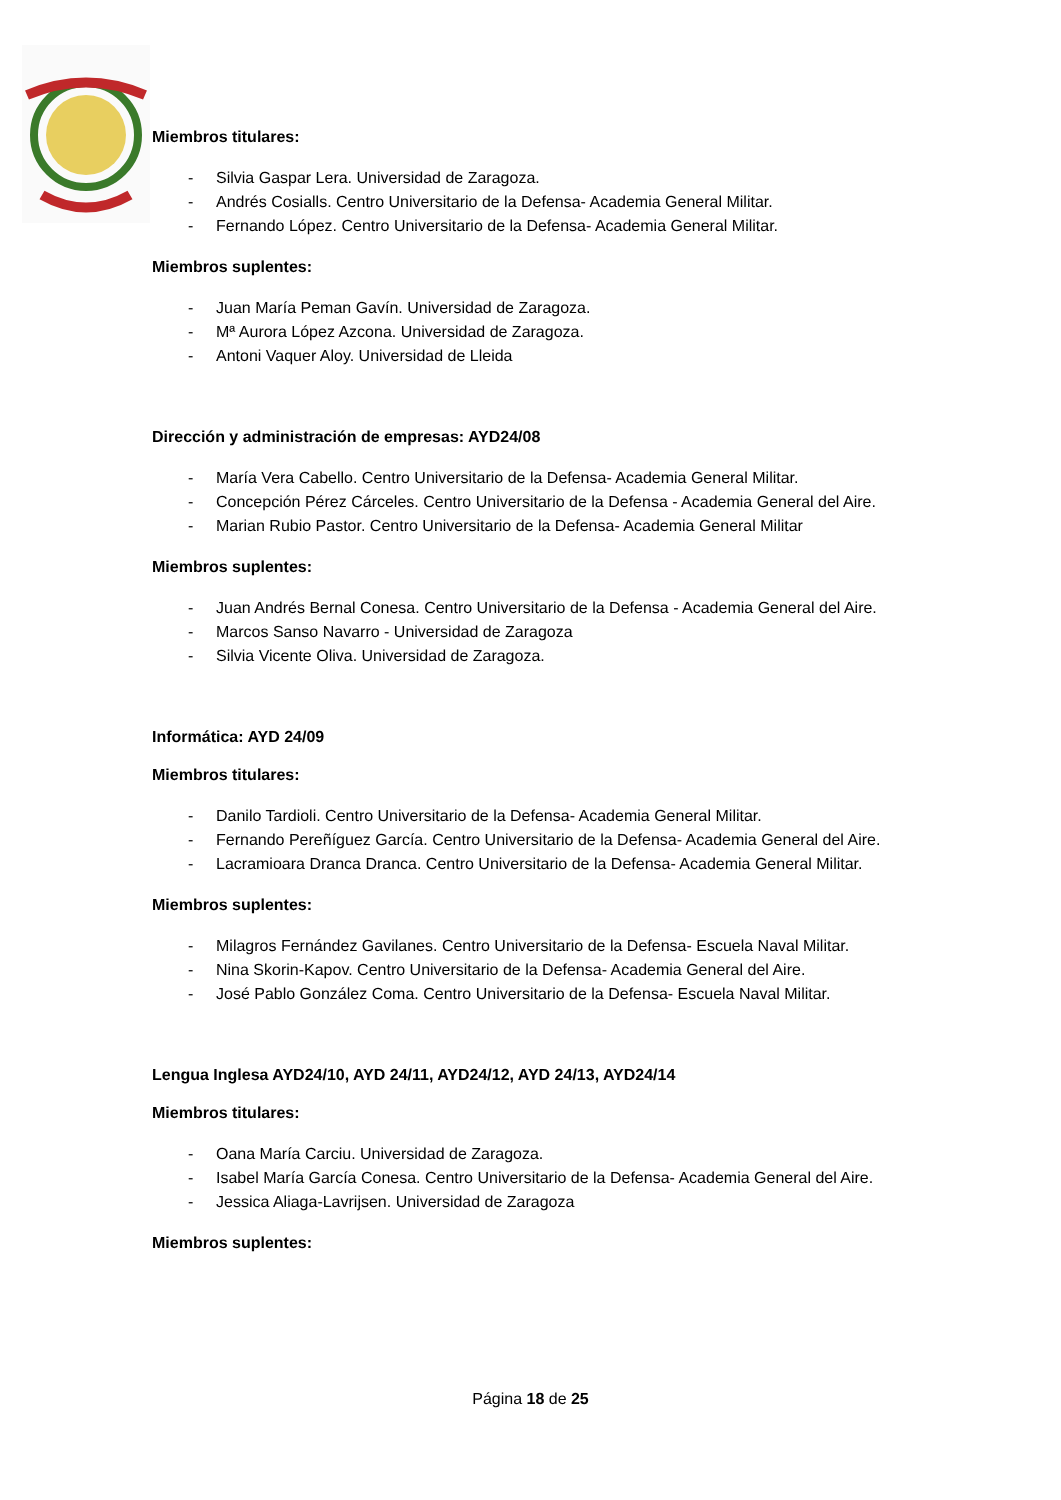Miembros titulares:
- Silvia Gaspar Lera. Universidad de Zaragoza.
- Andrés Cosialls. Centro Universitario de la Defensa- Academia General Militar.
- Fernando López. Centro Universitario de la Defensa- Academia General Militar.
Miembros suplentes:
- Juan María Peman Gavín. Universidad de Zaragoza.
- Mª Aurora López Azcona. Universidad de Zaragoza.
- Antoni Vaquer Aloy. Universidad de Lleida
Dirección y administración de empresas: AYD24/08
- María Vera Cabello. Centro Universitario de la Defensa- Academia General Militar.
- Concepción Pérez Cárceles. Centro Universitario de la Defensa - Academia General del Aire.
- Marian Rubio Pastor. Centro Universitario de la Defensa- Academia General Militar
Miembros suplentes:
- Juan Andrés Bernal Conesa. Centro Universitario de la Defensa - Academia General del Aire.
- Marcos Sanso Navarro - Universidad de Zaragoza
- Silvia Vicente Oliva. Universidad de Zaragoza.
Informática: AYD 24/09
Miembros titulares:
- Danilo Tardioli. Centro Universitario de la Defensa- Academia General Militar.
- Fernando Pereñíguez García. Centro Universitario de la Defensa- Academia General del Aire.
- Lacramioara Dranca Dranca. Centro Universitario de la Defensa- Academia General Militar.
Miembros suplentes:
- Milagros Fernández Gavilanes. Centro Universitario de la Defensa- Escuela Naval Militar.
- Nina Skorin-Kapov. Centro Universitario de la Defensa- Academia General del Aire.
- José Pablo González Coma. Centro Universitario de la Defensa- Escuela Naval Militar.
Lengua Inglesa AYD24/10, AYD 24/11, AYD24/12, AYD 24/13, AYD24/14
Miembros titulares:
- Oana María Carciu. Universidad de Zaragoza.
- Isabel María García Conesa. Centro Universitario de la Defensa- Academia General del Aire.
- Jessica Aliaga-Lavrijsen. Universidad de Zaragoza
Miembros suplentes:
Página 18 de 25